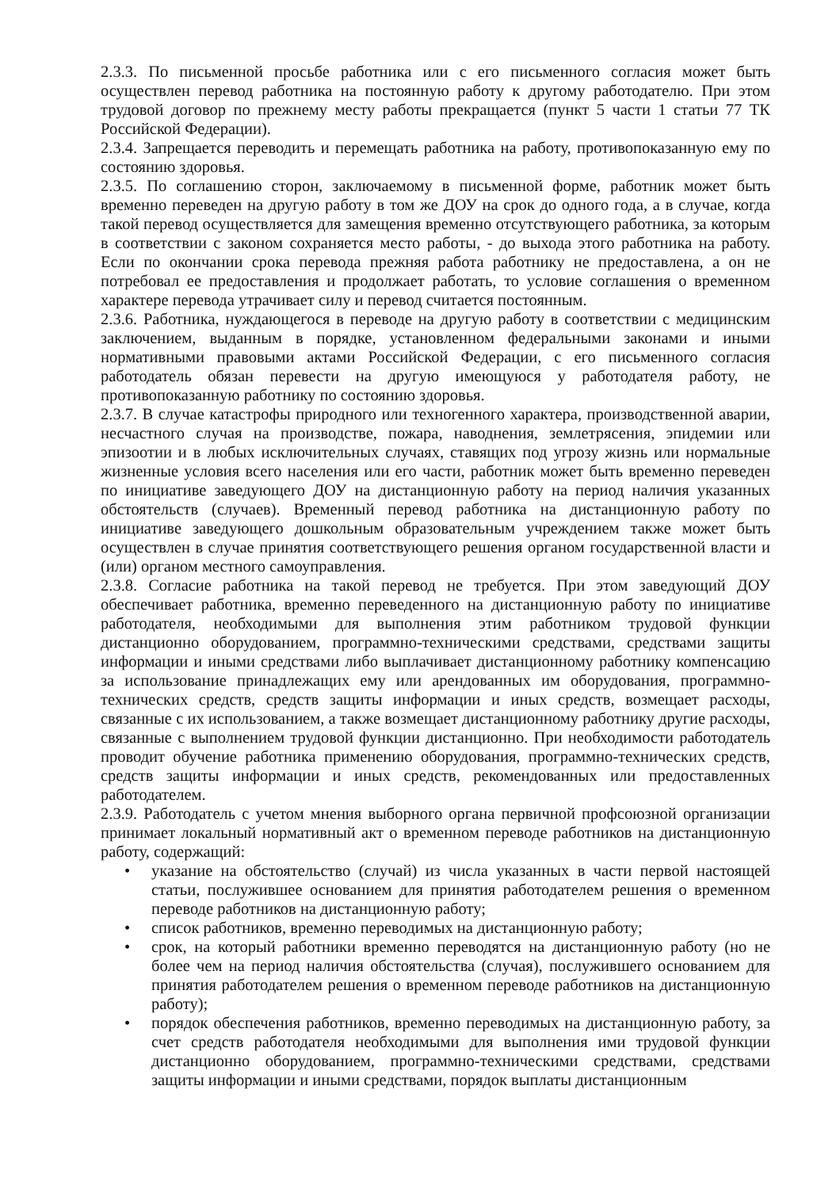2.3.3. По письменной просьбе работника или с его письменного согласия может быть осуществлен перевод работника на постоянную работу к другому работодателю. При этом трудовой договор по прежнему месту работы прекращается (пункт 5 части 1 статьи 77 ТК Российской Федерации).
2.3.4. Запрещается переводить и перемещать работника на работу, противопоказанную ему по состоянию здоровья.
2.3.5. По соглашению сторон, заключаемому в письменной форме, работник может быть временно переведен на другую работу в том же ДОУ на срок до одного года, а в случае, когда такой перевод осуществляется для замещения временно отсутствующего работника, за которым в соответствии с законом сохраняется место работы, - до выхода этого работника на работу. Если по окончании срока перевода прежняя работа работнику не предоставлена, а он не потребовал ее предоставления и продолжает работать, то условие соглашения о временном характере перевода утрачивает силу и перевод считается постоянным.
2.3.6. Работника, нуждающегося в переводе на другую работу в соответствии с медицинским заключением, выданным в порядке, установленном федеральными законами и иными нормативными правовыми актами Российской Федерации, с его письменного согласия работодатель обязан перевести на другую имеющуюся у работодателя работу, не противопоказанную работнику по состоянию здоровья.
2.3.7. В случае катастрофы природного или техногенного характера, производственной аварии, несчастного случая на производстве, пожара, наводнения, землетрясения, эпидемии или эпизоотии и в любых исключительных случаях, ставящих под угрозу жизнь или нормальные жизненные условия всего населения или его части, работник может быть временно переведен по инициативе заведующего ДОУ на дистанционную работу на период наличия указанных обстоятельств (случаев). Временный перевод работника на дистанционную работу по инициативе заведующего дошкольным образовательным учреждением также может быть осуществлен в случае принятия соответствующего решения органом государственной власти и (или) органом местного самоуправления.
2.3.8. Согласие работника на такой перевод не требуется. При этом заведующий ДОУ обеспечивает работника, временно переведенного на дистанционную работу по инициативе работодателя, необходимыми для выполнения этим работником трудовой функции дистанционно оборудованием, программно-техническими средствами, средствами защиты информации и иными средствами либо выплачивает дистанционному работнику компенсацию за использование принадлежащих ему или арендованных им оборудования, программно-технических средств, средств защиты информации и иных средств, возмещает расходы, связанные с их использованием, а также возмещает дистанционному работнику другие расходы, связанные с выполнением трудовой функции дистанционно. При необходимости работодатель проводит обучение работника применению оборудования, программно-технических средств, средств защиты информации и иных средств, рекомендованных или предоставленных работодателем.
2.3.9. Работодатель с учетом мнения выборного органа первичной профсоюзной организации принимает локальный нормативный акт о временном переводе работников на дистанционную работу, содержащий:
• указание на обстоятельство (случай) из числа указанных в части первой настоящей статьи, послужившее основанием для принятия работодателем решения о временном переводе работников на дистанционную работу;
• список работников, временно переводимых на дистанционную работу;
• срок, на который работники временно переводятся на дистанционную работу (но не более чем на период наличия обстоятельства (случая), послужившего основанием для принятия работодателем решения о временном переводе работников на дистанционную работу);
• порядок обеспечения работников, временно переводимых на дистанционную работу, за счет средств работодателя необходимыми для выполнения ими трудовой функции дистанционно оборудованием, программно-техническими средствами, средствами защиты информации и иными средствами, порядок выплаты дистанционным